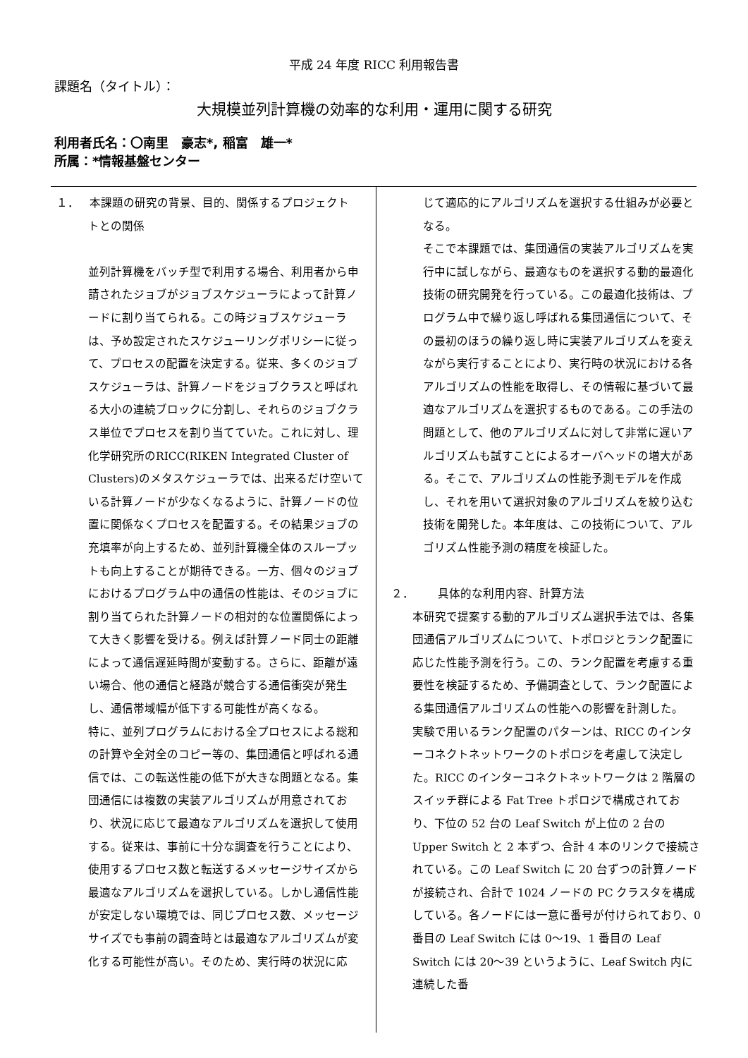平成 24 年度 RICC 利用報告書
課題名（タイトル）：
大規模並列計算機の効率的な利用・運用に関する研究
利用者氏名：〇南里　豪志*, 稲富　雄一*
所属：*情報基盤センター
１． 本課題の研究の背景、目的、関係するプロジェクト
トとの関係
並列計算機をバッチ型で利用する場合、利用者から申請されたジョブがジョブスケジューラによって計算ノードに割り当てられる。この時ジョブスケジューラは、予め設定されたスケジューリングポリシーに従って、プロセスの配置を決定する。従来、多くのジョブスケジューラは、計算ノードをジョブクラスと呼ばれる大小の連続ブロックに分割し、それらのジョブクラス単位でプロセスを割り当てていた。これに対し、理化学研究所のRICC(RIKEN Integrated Cluster of Clusters)のメタスケジューラでは、出来るだけ空いている計算ノードが少なくなるように、計算ノードの位置に関係なくプロセスを配置する。その結果ジョブの充填率が向上するため、並列計算機全体のスループットも向上することが期待できる。一方、個々のジョブにおけるプログラム中の通信の性能は、そのジョブに割り当てられた計算ノードの相対的な位置関係によって大きく影響を受ける。例えば計算ノード同士の距離によって通信遅延時間が変動する。さらに、距離が遠い場合、他の通信と経路が競合する通信衝突が発生し、通信帯域幅が低下する可能性が高くなる。
特に、並列プログラムにおける全プロセスによる総和の計算や全対全のコピー等の、集団通信と呼ばれる通信では、この転送性能の低下が大きな問題となる。集団通信には複数の実装アルゴリズムが用意されており、状況に応じて最適なアルゴリズムを選択して使用する。従来は、事前に十分な調査を行うことにより、使用するプロセス数と転送するメッセージサイズから最適なアルゴリズムを選択している。しかし通信性能が安定しない環境では、同じプロセス数、メッセージサイズでも事前の調査時とは最適なアルゴリズムが変化する可能性が高い。そのため、実行時の状況に応
じて適応的にアルゴリズムを選択する仕組みが必要となる。
そこで本課題では、集団通信の実装アルゴリズムを実行中に試しながら、最適なものを選択する動的最適化技術の研究開発を行っている。この最適化技術は、プログラム中で繰り返し呼ばれる集団通信について、その最初のほうの繰り返し時に実装アルゴリズムを変えながら実行することにより、実行時の状況における各アルゴリズムの性能を取得し、その情報に基づいて最適なアルゴリズムを選択するものである。この手法の問題として、他のアルゴリズムに対して非常に遅いアルゴリズムも試すことによるオーバヘッドの増大がある。そこで、アルゴリズムの性能予測モデルを作成し、それを用いて選択対象のアルゴリズムを絞り込む技術を開発した。本年度は、この技術について、アルゴリズム性能予測の精度を検証した。
２． 具体的な利用内容、計算方法
本研究で提案する動的アルゴリズム選択手法では、各集団通信アルゴリズムについて、トポロジとランク配置に応じた性能予測を行う。この、ランク配置を考慮する重要性を検証するため、予備調査として、ランク配置による集団通信アルゴリズムの性能への影響を計測した。
実験で用いるランク配置のパターンは、RICC のインターコネクトネットワークのトポロジを考慮して決定した。RICC のインターコネクトネットワークは 2 階層のスイッチ群による Fat Tree トポロジで構成されており、下位の 52 台の Leaf Switch が上位の 2 台の Upper Switch と 2 本ずつ、合計 4 本のリンクで接続されている。この Leaf Switch に 20 台ずつの計算ノードが接続され、合計で 1024 ノードの PC クラスタを構成している。各ノードには一意に番号が付けられており、0 番目の Leaf Switch には 0～19、1 番目の Leaf Switch には 20～39 というように、Leaf Switch 内に連続した番